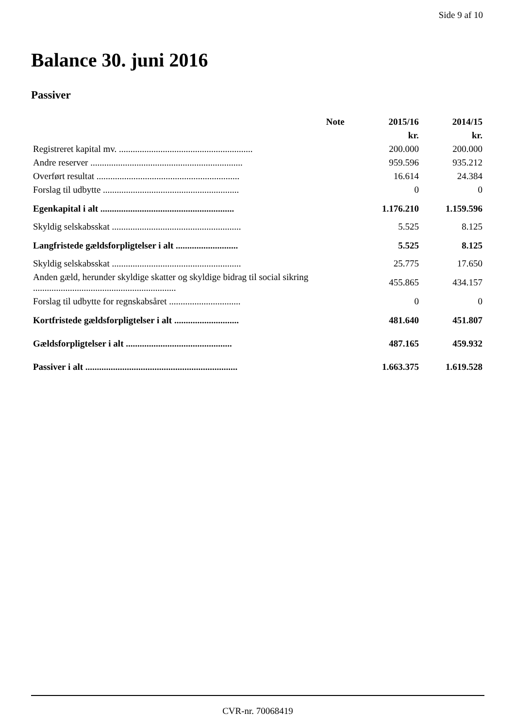Side 9 af 10
Balance 30. juni 2016
Passiver
| | Note | 2015/16 | 2014/15 |
| --- | --- | --- | --- |
| | | kr. | kr. |
| Registreret kapital mv. .......................................................... | | 200.000 | 200.000 |
| Andre reserver .................................................................. | | 959.596 | 935.212 |
| Overført resultat .............................................................. | | 16.614 | 24.384 |
| Forslag til udbytte ........................................................... | | 0 | 0 |
| Egenkapital i alt .......................................................... | | 1.176.210 | 1.159.596 |
| Skyldig selskabsskat ........................................................ | | 5.525 | 8.125 |
| Langfristede gældsforpligtelser i alt ........................... | | 5.525 | 8.125 |
| Skyldig selskabsskat ........................................................ | | 25.775 | 17.650 |
| Anden gæld, herunder skyldige skatter og skyldige bidrag til social sikring .............................................................. | | 455.865 | 434.157 |
| Forslag til udbytte for regnskabsåret ............................... | | 0 | 0 |
| Kortfristede gældsforpligtelser i alt ............................ | | 481.640 | 451.807 |
| Gældsforpligtelser i alt .............................................. | | 487.165 | 459.932 |
| Passiver i alt .................................................................. | | 1.663.375 | 1.619.528 |
CVR-nr. 70068419